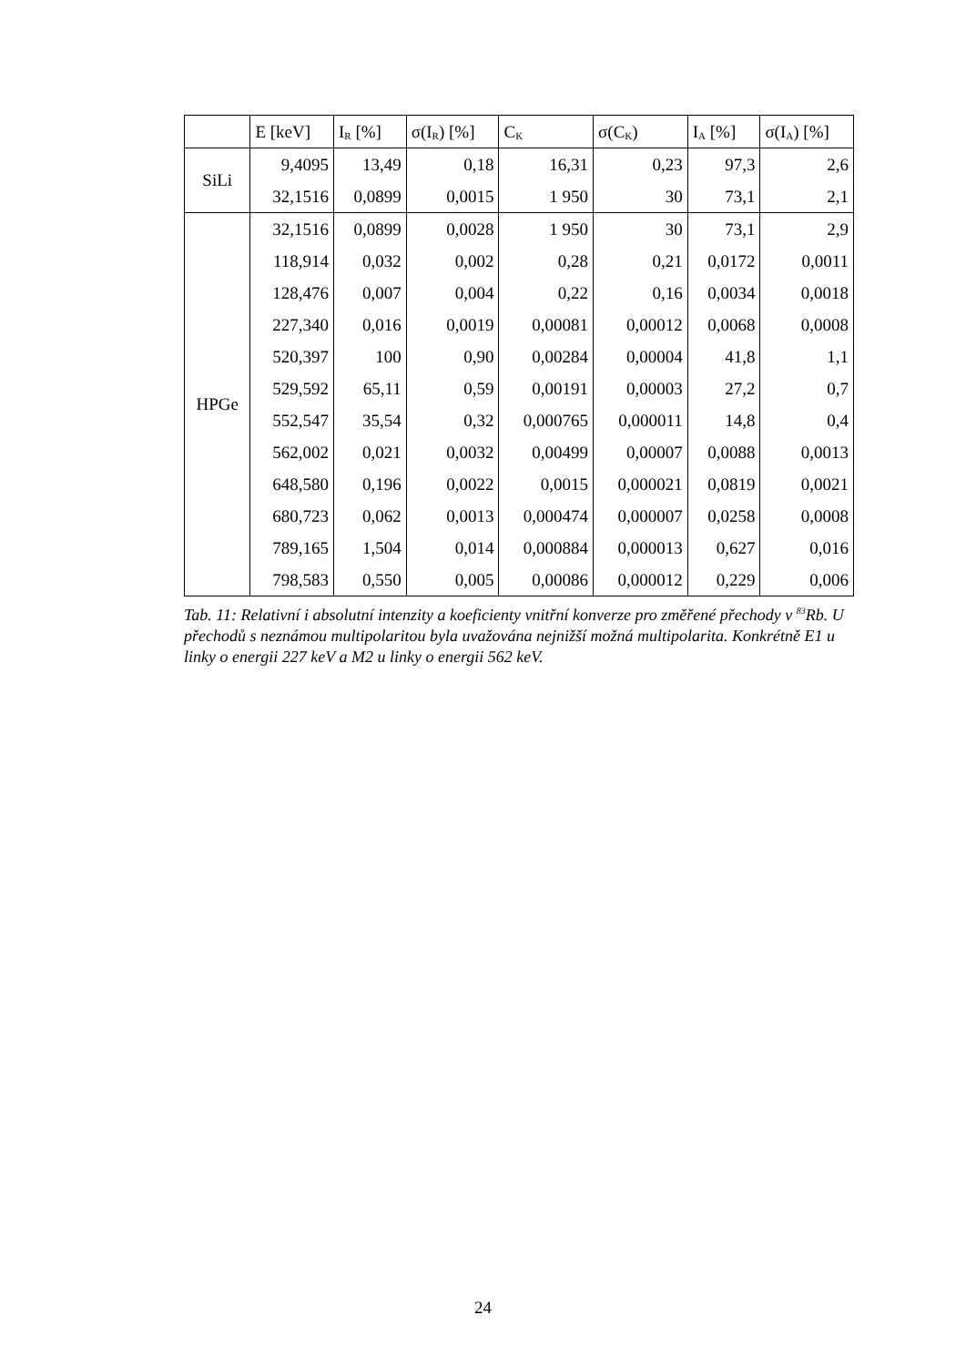| | E [keV] | I<sub>R</sub> [%] | σ(I<sub>R</sub>) [%] | C<sub>K</sub> | σ(C<sub>K</sub>) | I<sub>A</sub> [%] | σ(I<sub>A</sub>) [%] |
| --- | --- | --- | --- | --- | --- | --- | --- |
| SiLi | 9,4095 | 13,49 | 0,18 | 16,31 | 0,23 | 97,3 | 2,6 |
| | 32,1516 | 0,0899 | 0,0015 | 1 950 | 30 | 73,1 | 2,1 |
| HPGe | 32,1516 | 0,0899 | 0,0028 | 1 950 | 30 | 73,1 | 2,9 |
| | 118,914 | 0,032 | 0,002 | 0,28 | 0,21 | 0,0172 | 0,0011 |
| | 128,476 | 0,007 | 0,004 | 0,22 | 0,16 | 0,0034 | 0,0018 |
| | 227,340 | 0,016 | 0,0019 | 0,00081 | 0,00012 | 0,0068 | 0,0008 |
| | 520,397 | 100 | 0,90 | 0,00284 | 0,00004 | 41,8 | 1,1 |
| | 529,592 | 65,11 | 0,59 | 0,00191 | 0,00003 | 27,2 | 0,7 |
| | 552,547 | 35,54 | 0,32 | 0,000765 | 0,000011 | 14,8 | 0,4 |
| | 562,002 | 0,021 | 0,0032 | 0,00499 | 0,00007 | 0,0088 | 0,0013 |
| | 648,580 | 0,196 | 0,0022 | 0,0015 | 0,000021 | 0,0819 | 0,0021 |
| | 680,723 | 0,062 | 0,0013 | 0,000474 | 0,000007 | 0,0258 | 0,0008 |
| | 789,165 | 1,504 | 0,014 | 0,000884 | 0,000013 | 0,627 | 0,016 |
| | 798,583 | 0,550 | 0,005 | 0,00086 | 0,000012 | 0,229 | 0,006 |
Tab. 11: Relativní i absolutní intenzity a koeficienty vnitřní konverze pro změřené přechody v <sup>83</sup>Rb. U přechodů s neznámou multipolaritou byla uvažována nejnižší možná multipolarita. Konkrétně E1 u linky o energii 227 keV a M2 u linky o energii 562 keV.
24